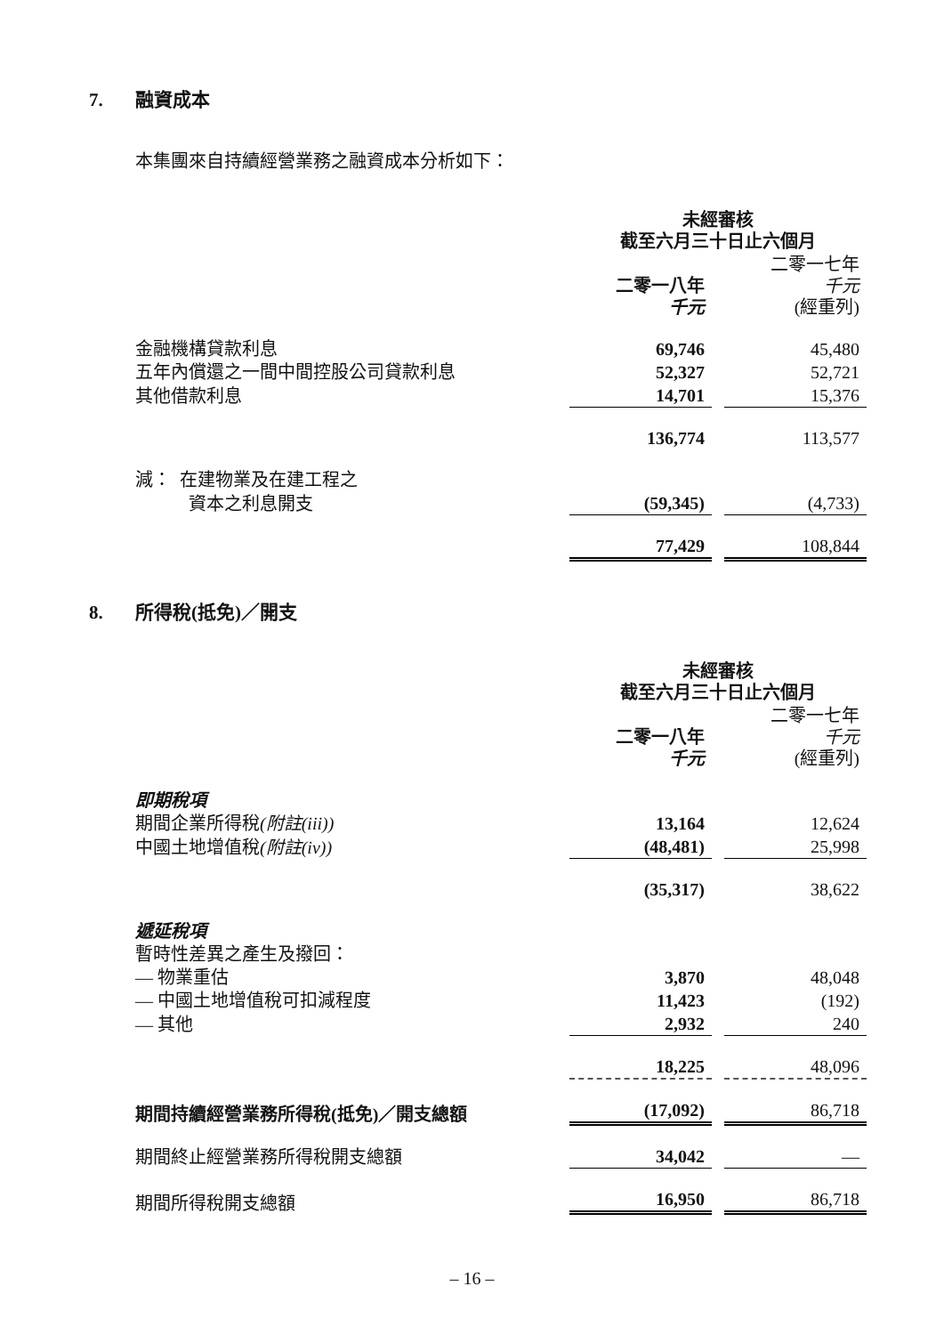7. 融資成本
本集團來自持續經營業務之融資成本分析如下：
| | 未經審核 截至六月三十日止六個月 | | |
| | 二零一八年 千元 | | 二零一七年 千元 (經重列) |
| 金融機構貸款利息 | 69,746 | | 45,480 |
| 五年內償還之一間中間控股公司貸款利息 | 52,327 | | 52,721 |
| 其他借款利息 | 14,701 | | 15,376 |
| | 136,774 | | 113,577 |
| 減： 在建物業及在建工程之 | | | |
| 資本之利息開支 | (59,345) | | (4,733) |
| | 77,429 | | 108,844 |
8. 所得稅(抵免)／開支
| | 未經審核 截至六月三十日止六個月 | | |
| | 二零一八年 千元 | | 二零一七年 千元 (經重列) |
| 即期稅項 | | | |
| 期間企業所得稅 (附註(iii)) | 13,164 | | 12,624 |
| 中國土地增值稅 (附註(iv)) | (48,481) | | 25,998 |
| | (35,317) | | 38,622 |
| 遞延稅項 | | | |
| 暫時性差異之產生及撥回： | | | |
| — 物業重估 | 3,870 | | 48,048 |
| — 中國土地增值稅可扣減程度 | 11,423 | | (192) |
| — 其他 | 2,932 | | 240 |
| | 18,225 | | 48,096 |
| 期間持續經營業務所得稅(抵免)／開支總額 | (17,092) | | 86,718 |
| 期間終止經營業務所得稅開支總額 | 34,042 | | — |
| 期間所得稅開支總額 | 16,950 | | 86,718 |
– 16 –